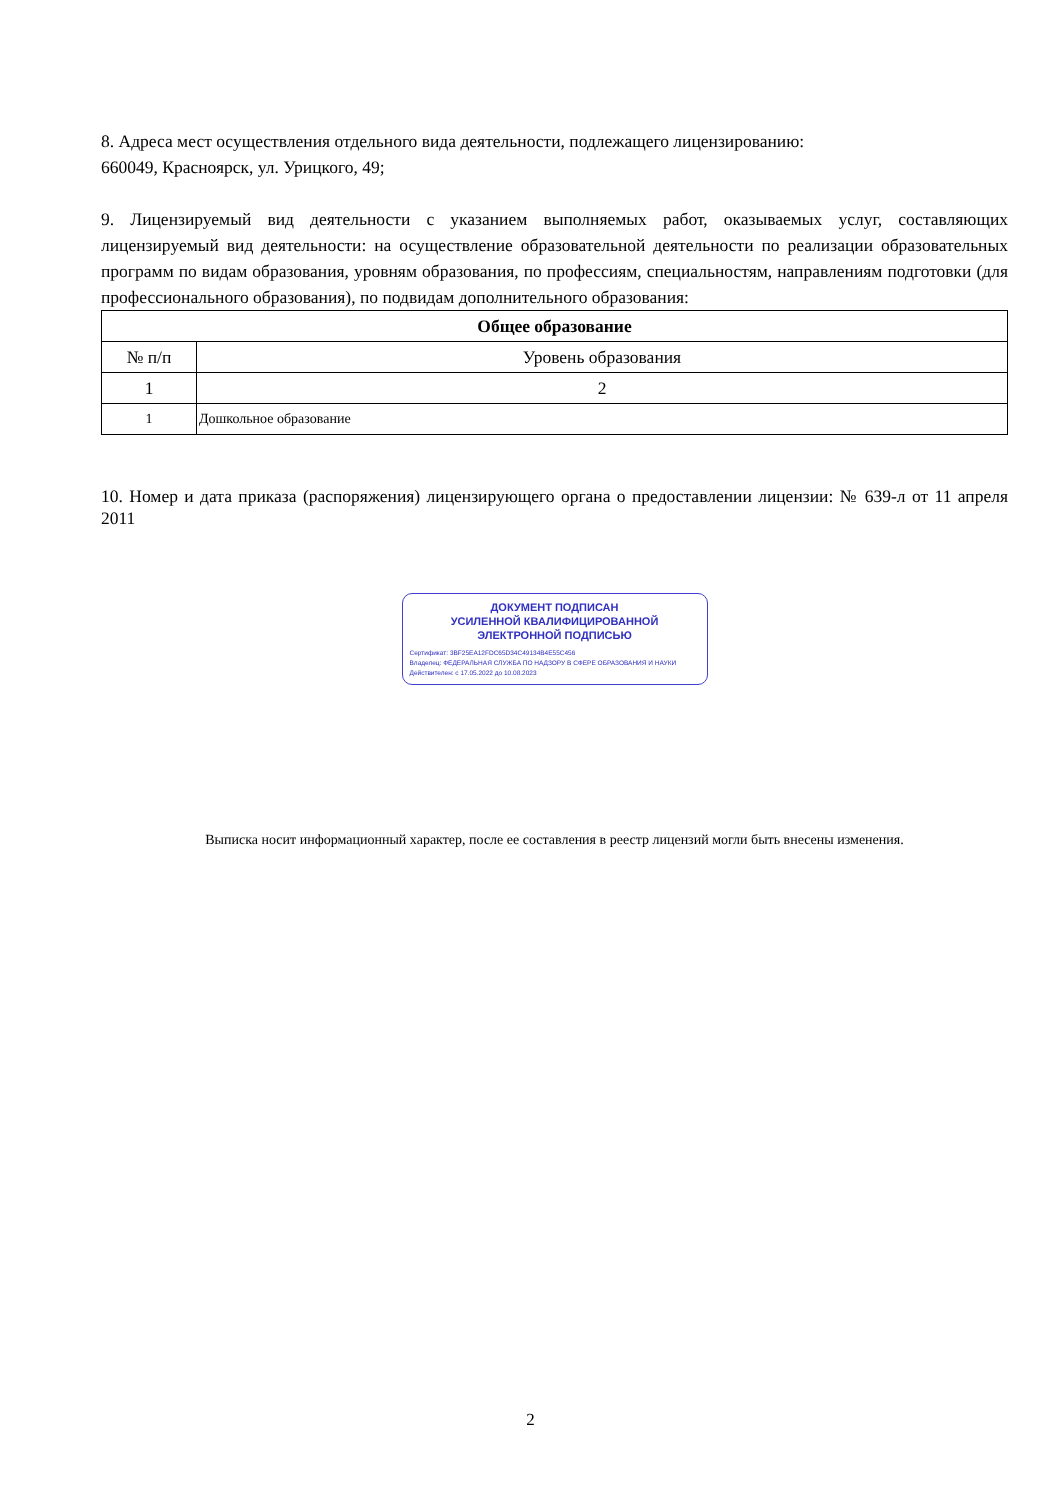8. Адреса мест осуществления отдельного вида деятельности, подлежащего лицензированию:
660049, Красноярск, ул. Урицкого, 49;
9. Лицензируемый вид деятельности с указанием выполняемых работ, оказываемых услуг, составляющих лицензируемый вид деятельности: на осуществление образовательной деятельности по реализации образовательных программ по видам образования, уровням образования, по профессиям, специальностям, направлениям подготовки (для профессионального образования), по подвидам дополнительного образования:
| Общее образование | |
| --- | --- |
| № п/п | Уровень образования |
| 1 | 2 |
| 1 | Дошкольное образование |
10. Номер и дата приказа (распоряжения) лицензирующего органа о предоставлении лицензии: № 639-л от 11 апреля 2011
ДОКУМЕНТ ПОДПИСАН
УСИЛЕННОЙ КВАЛИФИЦИРОВАННОЙ
ЭЛЕКТРОННОЙ ПОДПИСЬЮ
Сертификат: 3BF25EA12FDC65D34C49134B4E55C456
Владелец: ФЕДЕРАЛЬНАЯ СЛУЖБА ПО НАДЗОРУ В СФЕРЕ ОБРАЗОВАНИЯ И НАУКИ
Действителен: с 17.05.2022 до 10.08.2023
Выписка носит информационный характер, после ее составления в реестр лицензий могли быть внесены изменения.
2